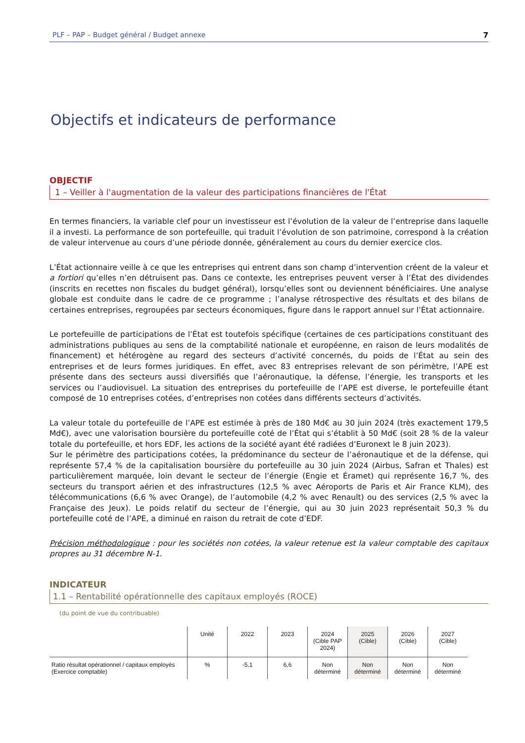PLF – PAP – Budget général / Budget annexe 7
Objectifs et indicateurs de performance
OBJECTIF
1 – Veiller à l'augmentation de la valeur des participations financières de l'État
En termes financiers, la variable clef pour un investisseur est l’évolution de la valeur de l’entreprise dans laquelle il a investi. La performance de son portefeuille, qui traduit l’évolution de son patrimoine, correspond à la création de valeur intervenue au cours d’une période donnée, généralement au cours du dernier exercice clos.
L’État actionnaire veille à ce que les entreprises qui entrent dans son champ d’intervention créent de la valeur et a fortiori qu’elles n’en détruisent pas. Dans ce contexte, les entreprises peuvent verser à l’État des dividendes (inscrits en recettes non fiscales du budget général), lorsqu’elles sont ou deviennent bénéficiaires. Une analyse globale est conduite dans le cadre de ce programme ; l’analyse rétrospective des résultats et des bilans de certaines entreprises, regroupées par secteurs économiques, figure dans le rapport annuel sur l’État actionnaire.
Le portefeuille de participations de l’État est toutefois spécifique (certaines de ces participations constituant des administrations publiques au sens de la comptabilité nationale et européenne, en raison de leurs modalités de financement) et hétérogène au regard des secteurs d’activité concernés, du poids de l’État au sein des entreprises et de leurs formes juridiques. En effet, avec 83 entreprises relevant de son périmètre, l’APE est présente dans des secteurs aussi diversifiés que l’aéronautique, la défense, l’énergie, les transports et les services ou l’audiovisuel. La situation des entreprises du portefeuille de l’APE est diverse, le portefeuille étant composé de 10 entreprises cotées, d’entreprises non cotées dans différents secteurs d’activités.
La valeur totale du portefeuille de l’APE est estimée à près de 180 Md€ au 30 juin 2024 (très exactement 179,5 Md€), avec une valorisation boursière du portefeuille coté de l’État qui s’établit à 50 Md€ (soit 28 % de la valeur totale du portefeuille, et hors EDF, les actions de la société ayant été radiées d’Euronext le 8 juin 2023).
Sur le périmètre des participations cotées, la prédominance du secteur de l’aéronautique et de la défense, qui représente 57,4 % de la capitalisation boursière du portefeuille au 30 juin 2024 (Airbus, Safran et Thales) est particulièrement marquée, loin devant le secteur de l’énergie (Engie et Éramet) qui représente 16,7 %, des secteurs du transport aérien et des infrastructures (12,5 % avec Aéroports de Paris et Air France KLM), des télécommunications (6,6 % avec Orange), de l’automobile (4,2 % avec Renault) ou des services (2,5 % avec la Française des Jeux). Le poids relatif du secteur de l’énergie, qui au 30 juin 2023 représentait 50,3 % du portefeuille coté de l’APE, a diminué en raison du retrait de cote d’EDF.
Précision méthodologique : pour les sociétés non cotées, la valeur retenue est la valeur comptable des capitaux propres au 31 décembre N-1.
INDICATEUR
1.1 – Rentabilité opérationnelle des capitaux employés (ROCE)
(du point de vue du contribuable)
| | Unité | 2022 | 2023 | 2024 (Cible PAP 2024) | 2025 (Cible) | 2026 (Cible) | 2027 (Cible) |
| --- | --- | --- | --- | --- | --- | --- | --- |
| Ratio résultat opérationnel / capitaux employés (Exercice comptable) | % | -5,1 | 6,6 | Non déterminé | Non déterminé | Non déterminé | Non déterminé |